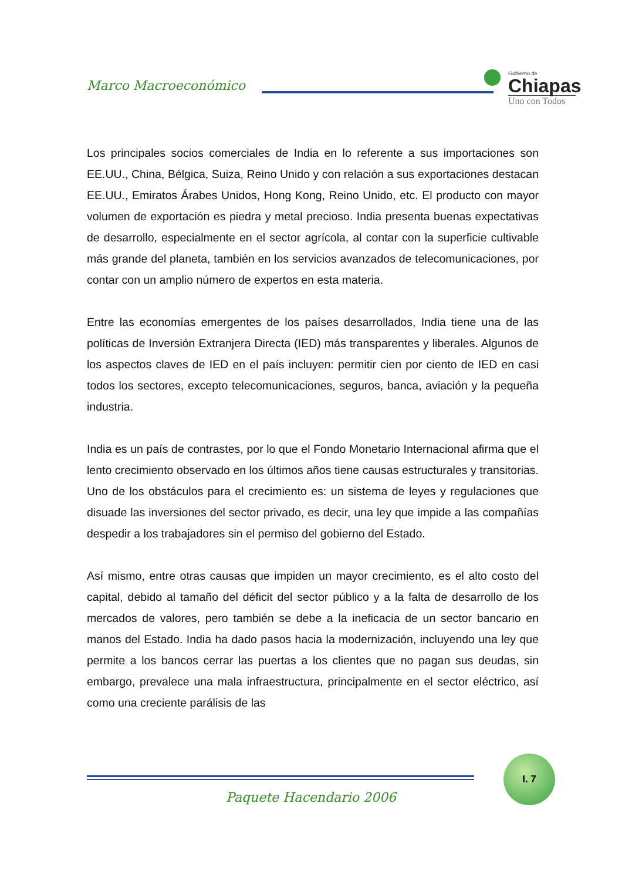Marco Macroeconómico
Gobierno de
Chiapas
Uno con Todos
Los principales socios comerciales de India en lo referente a sus importaciones son EE.UU., China, Bélgica, Suiza, Reino Unido y con relación a sus exportaciones destacan EE.UU., Emiratos Árabes Unidos, Hong Kong, Reino Unido, etc. El producto con mayor volumen de exportación es piedra y metal precioso. India presenta buenas expectativas de desarrollo, especialmente en el sector agrícola, al contar con la superficie cultivable más grande del planeta, también en los servicios avanzados de telecomunicaciones, por contar con un amplio número de expertos en esta materia.
Entre las economías emergentes de los países desarrollados, India tiene una de las políticas de Inversión Extranjera Directa (IED) más transparentes y liberales. Algunos de los aspectos claves de IED en el país incluyen: permitir cien por ciento de IED en casi todos los sectores, excepto telecomunicaciones, seguros, banca, aviación y la pequeña industria.
India es un país de contrastes, por lo que el Fondo Monetario Internacional afirma que el lento crecimiento observado en los últimos años tiene causas estructurales y transitorias. Uno de los obstáculos para el crecimiento es: un sistema de leyes y regulaciones que disuade las inversiones del sector privado, es decir, una ley que impide a las compañías despedir a los trabajadores sin el permiso del gobierno del Estado.
Así mismo, entre otras causas que impiden un mayor crecimiento, es el alto costo del capital, debido al tamaño del déficit del sector público y a la falta de desarrollo de los mercados de valores, pero también se debe a la ineficacia de un sector bancario en manos del Estado. India ha dado pasos hacia la modernización, incluyendo una ley que permite a los bancos cerrar las puertas a los clientes que no pagan sus deudas, sin embargo, prevalece una mala infraestructura, principalmente en el sector eléctrico, así como una creciente parálisis de las
I. 7
Paquete Hacendario 2006